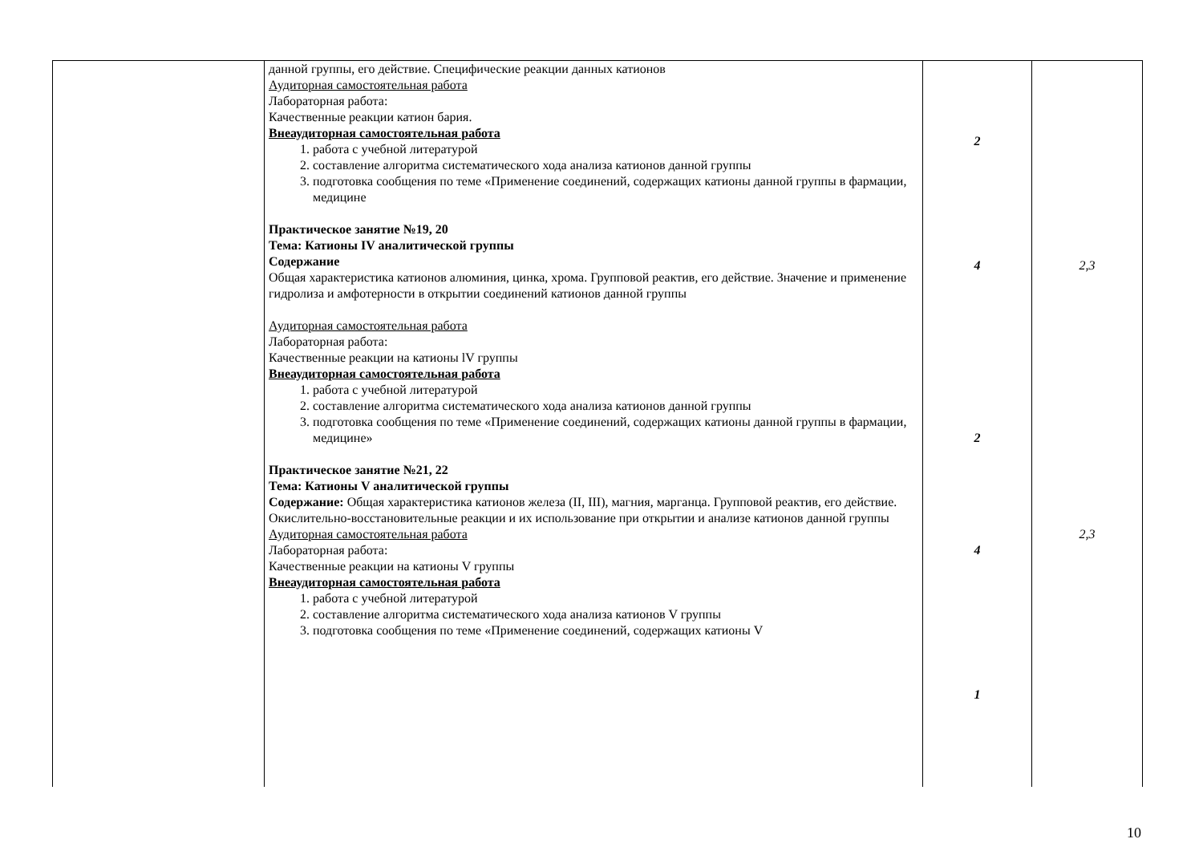| | данной группы, его действие. Специфические реакции данных катионов Аудиторная самостоятельная работа Лабораторная работа: Качественные реакции катион бария. Внеаудиторная самостоятельная работа 1. работа с учебной литературой 2. составление алгоритма систематического хода анализа катионов данной группы 3. подготовка сообщения по теме «Применение соединений, содержащих катионы данной группы в фармации, медицине Практическое занятие №19, 20 Тема: Катионы IV аналитической группы Содержание Общая характеристика катионов алюминия, цинка, хрома. Групповой реактив, его действие. Значение и применение гидролиза и амфотерности в открытии соединений катионов данной группы Аудиторная самостоятельная работа Лабораторная работа: Качественные реакции на катионы lV группы Внеаудиторная самостоятельная работа 1. работа с учебной литературой 2. составление алгоритма систематического хода анализа катионов данной группы 3. подготовка сообщения по теме «Применение соединений, содержащих катионы данной группы в фармации, медицине» Практическое занятие №21, 22 Тема: Катионы V аналитической группы Содержание: Общая характеристика катионов железа (II, III), магния, марганца. Групповой реактив, его действие. Окислительно-восстановительные реакции и их использование при открытии и анализе катионов данной группы Аудиторная самостоятельная работа Лабораторная работа: Качественные реакции на катионы V группы Внеаудиторная самостоятельная работа 1. работа с учебной литературой 2. составление алгоритма систематического хода анализа катионов V группы 3. подготовка сообщения по теме «Применение соединений, содержащих катионы V | 2 4 2 4 1 | 2,3 2,3 |
10